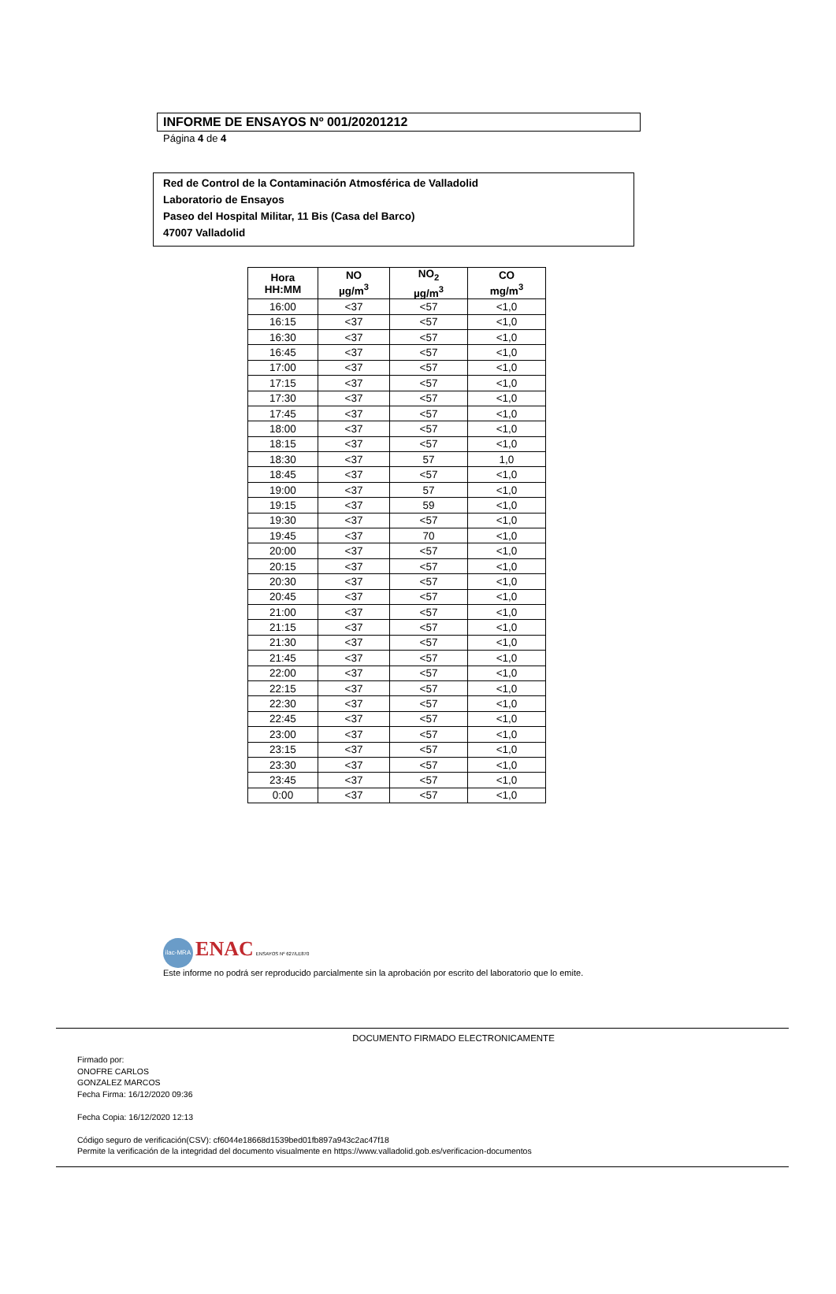INFORME DE ENSAYOS Nº 001/20201212
Página 4 de 4
Red de Control de la Contaminación Atmosférica de Valladolid
Laboratorio de Ensayos
Paseo del Hospital Militar, 11 Bis (Casa del Barco)
47007 Valladolid
| Hora HH:MM | NO µg/m<sup>3</sup> | NO<sub>2</sub> µg/m<sup>3</sup> | CO mg/m<sup>3</sup> |
| --- | --- | --- | --- |
| 16:00 | <37 | <57 | <1,0 |
| 16:15 | <37 | <57 | <1,0 |
| 16:30 | <37 | <57 | <1,0 |
| 16:45 | <37 | <57 | <1,0 |
| 17:00 | <37 | <57 | <1,0 |
| 17:15 | <37 | <57 | <1,0 |
| 17:30 | <37 | <57 | <1,0 |
| 17:45 | <37 | <57 | <1,0 |
| 18:00 | <37 | <57 | <1,0 |
| 18:15 | <37 | <57 | <1,0 |
| 18:30 | <37 | 57 | 1,0 |
| 18:45 | <37 | <57 | <1,0 |
| 19:00 | <37 | 57 | <1,0 |
| 19:15 | <37 | 59 | <1,0 |
| 19:30 | <37 | <57 | <1,0 |
| 19:45 | <37 | 70 | <1,0 |
| 20:00 | <37 | <57 | <1,0 |
| 20:15 | <37 | <57 | <1,0 |
| 20:30 | <37 | <57 | <1,0 |
| 20:45 | <37 | <57 | <1,0 |
| 21:00 | <37 | <57 | <1,0 |
| 21:15 | <37 | <57 | <1,0 |
| 21:30 | <37 | <57 | <1,0 |
| 21:45 | <37 | <57 | <1,0 |
| 22:00 | <37 | <57 | <1,0 |
| 22:15 | <37 | <57 | <1,0 |
| 22:30 | <37 | <57 | <1,0 |
| 22:45 | <37 | <57 | <1,0 |
| 23:00 | <37 | <57 | <1,0 |
| 23:15 | <37 | <57 | <1,0 |
| 23:30 | <37 | <57 | <1,0 |
| 23:45 | <37 | <57 | <1,0 |
| 0:00 | <37 | <57 | <1,0 |
ilac-MRA ENAC ENSAYOS Nº 627/LE870
Este informe no podrá ser reproducido parcialmente sin la aprobación por escrito del laboratorio que lo emite.
DOCUMENTO FIRMADO ELECTRONICAMENTE
Firmado por:
ONOFRE CARLOS
GONZALEZ MARCOS
Fecha Firma: 16/12/2020 09:36
Fecha Copia: 16/12/2020 12:13
Código seguro de verificación(CSV): cf6044e18668d1539bed01fb897a943c2ac47f18
Permite la verificación de la integridad del documento visualmente en https://www.valladolid.gob.es/verificacion-documentos